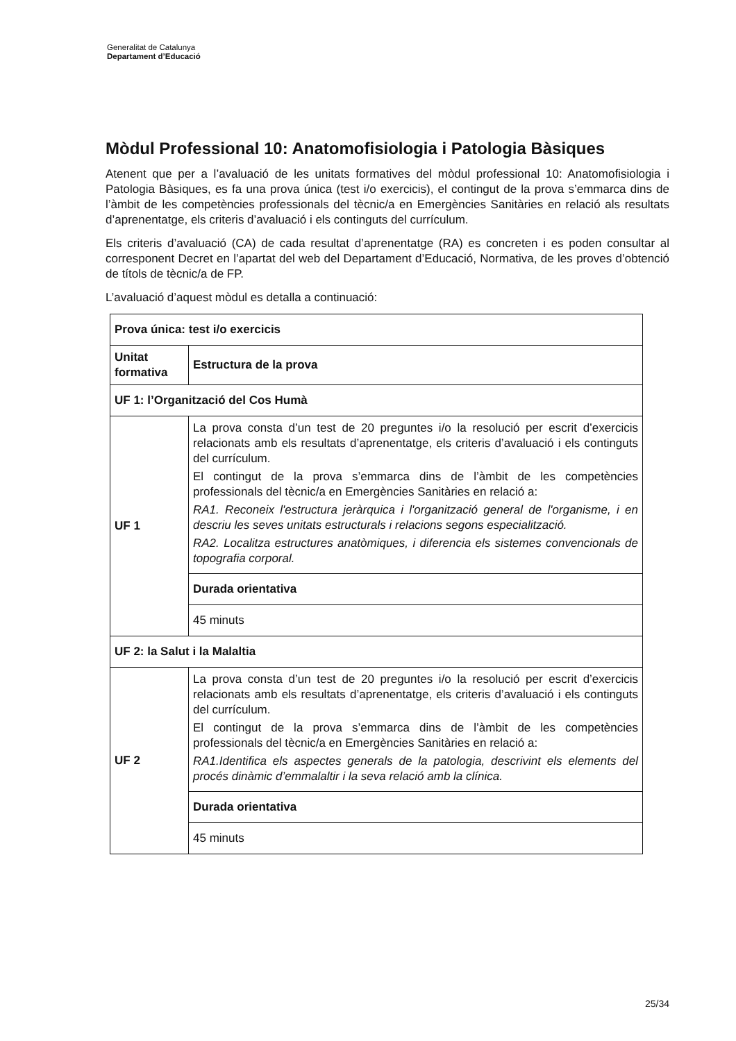Generalitat de Catalunya
Departament d’Educació
Mòdul Professional 10: Anatomofisiologia i Patologia Bàsiques
Atenent que per a l’avaluació de les unitats formatives del mòdul professional 10: Anatomofisiologia i Patologia Bàsiques, es fa una prova única (test i/o exercicis), el contingut de la prova s’emmarca dins de l’àmbit de les competències professionals del tècnic/a en Emergències Sanitàries en relació als resultats d’aprenentatge, els criteris d’avaluació i els continguts del currículum.
Els criteris d’avaluació (CA) de cada resultat d’aprenentatge (RA) es concreten i es poden consultar al corresponent Decret en l’apartat del web del Departament d’Educació, Normativa, de les proves d’obtenció de títols de tècnic/a de FP.
L’avaluació d’aquest mòdul es detalla a continuació:
| Prova única: test i/o exercicis | |
| Unitat formativa | Estructura de la prova |
| UF 1: l’Organització del Cos Humà | |
| UF 1 | La prova consta d’un test de 20 preguntes i/o la resolució per escrit d’exercicis relacionats amb els resultats d’aprenentatge, els criteris d’avaluació i els continguts del currículum. El contingut de la prova s’emmarca dins de l’àmbit de les competències professionals del tècnic/a en Emergències Sanitàries en relació a: RA1. Reconeix l'estructura jeràrquica i l'organització general de l'organisme, i en descriu les seves unitats estructurals i relacions segons especialització. RA2. Localitza estructures anatòmiques, i diferencia els sistemes convencionals de topografia corporal. |
| | Durada orientativa |
| | 45 minuts |
| UF 2: la Salut i la Malaltia | |
| UF 2 | La prova consta d’un test de 20 preguntes i/o la resolució per escrit d’exercicis relacionats amb els resultats d’aprenentatge, els criteris d’avaluació i els continguts del currículum. El contingut de la prova s’emmarca dins de l’àmbit de les competències professionals del tècnic/a en Emergències Sanitàries en relació a: RA1.Identifica els aspectes generals de la patologia, descrivint els elements del procés dinàmic d’emmalaltir i la seva relació amb la clínica. |
| | Durada orientativa |
| | 45 minuts |
25/34